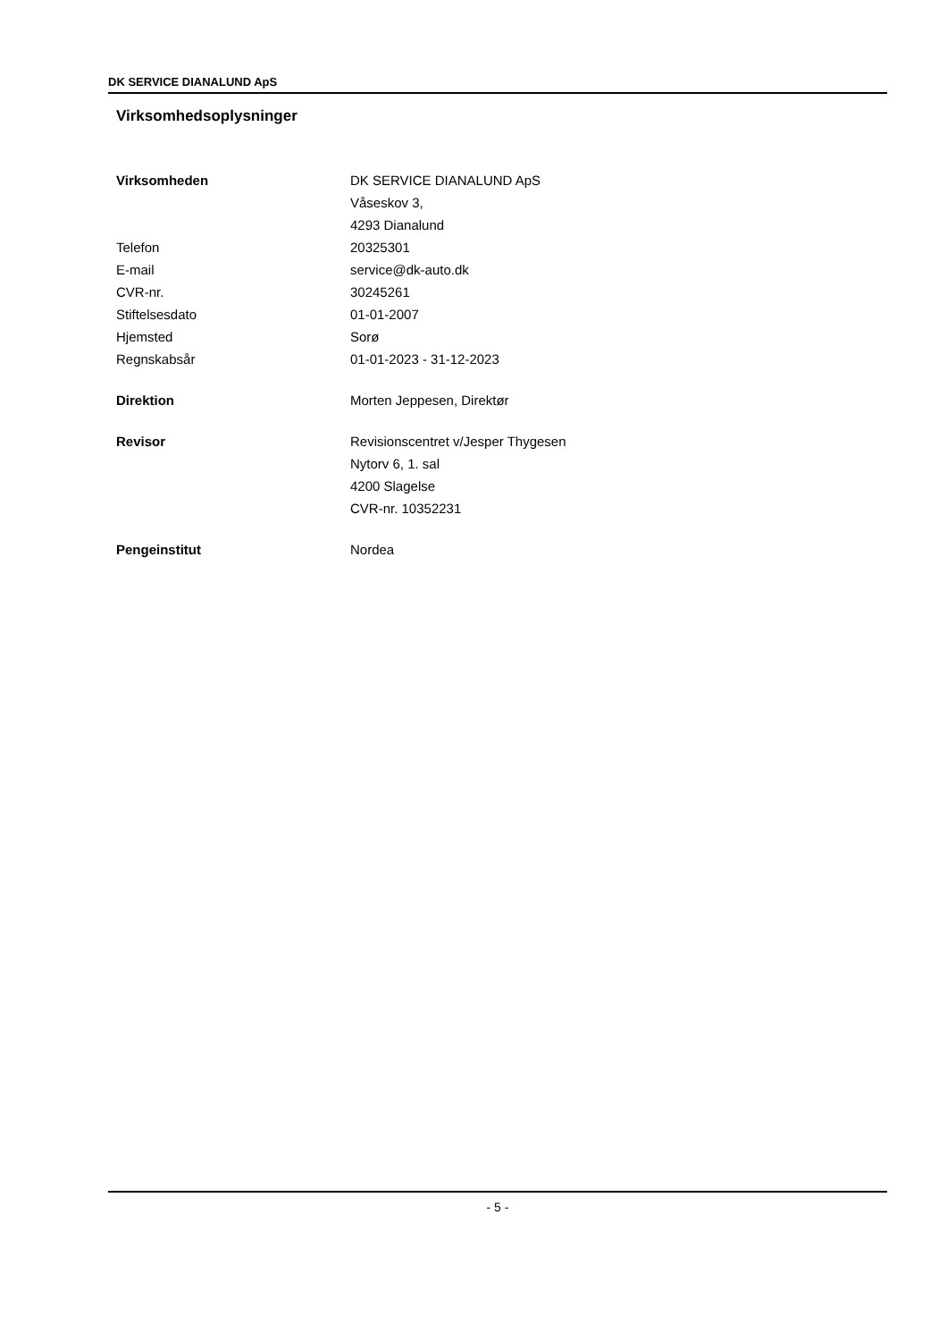DK SERVICE DIANALUND ApS
Virksomhedsoplysninger
| Virksomheden | DK SERVICE DIANALUND ApS |
| | Våseskov 3, |
| | 4293 Dianalund |
| Telefon | 20325301 |
| E-mail | service@dk-auto.dk |
| CVR-nr. | 30245261 |
| Stiftelsesdato | 01-01-2007 |
| Hjemsted | Sorø |
| Regnskabsår | 01-01-2023 - 31-12-2023 |
| Direktion | Morten Jeppesen, Direktør |
| Revisor | Revisionscentret v/Jesper Thygesen |
| | Nytorv 6, 1. sal |
| | 4200 Slagelse |
| | CVR-nr. 10352231 |
| Pengeinstitut | Nordea |
- 5 -